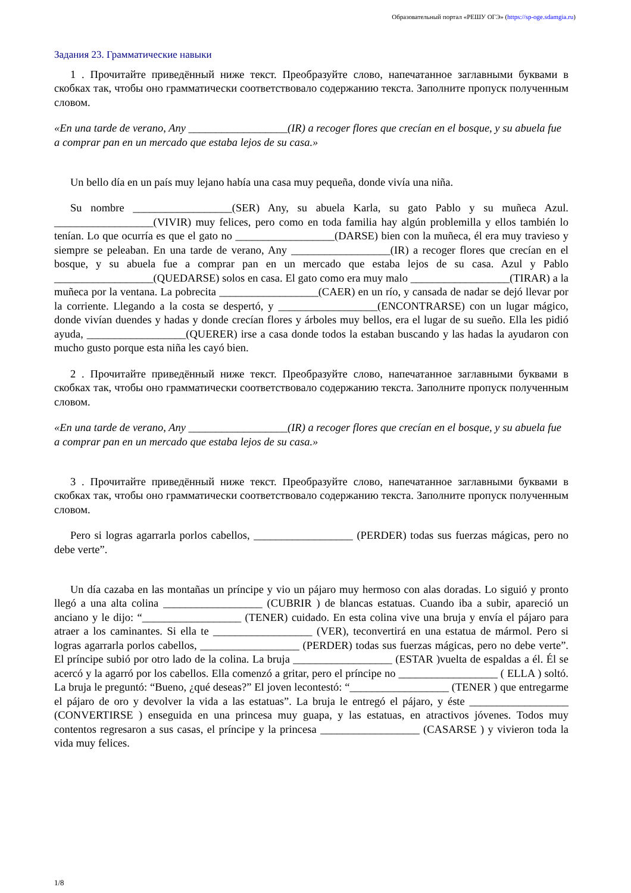Образовательный портал «РЕШУ ОГЭ» (https://sp-oge.sdamgia.ru)
Задания 23. Грамматические навыки
1 . Прочитайте приведённый ниже текст. Преобразуйте слово, напечатанное заглавными буквами в скобках так, чтобы оно грамматически соответствовало содержанию текста. Заполните пропуск полученным словом.
«En una tarde de verano, Any __________________(IR) a recoger flores que crecían en el bosque, y su abuela fue a comprar pan en un mercado que estaba lejos de su casa.»
Un bello día en un país muy lejano había una casa muy pequeña, donde vivía una niña.
Su nombre __________________(SER) Any, su abuela Karla, su gato Pablo y su muñeca Azul. __________________(VIVIR) muy felices, pero como en toda familia hay algún problemilla y ellos también lo tenían. Lo que ocurría es que el gato no __________________(DARSE) bien con la muñeca, él era muy travieso y siempre se peleaban. En una tarde de verano, Any __________________(IR) a recoger flores que crecían en el bosque, y su abuela fue a comprar pan en un mercado que estaba lejos de su casa. Azul y Pablo __________________(QUEDARSE) solos en casa. El gato como era muy malo __________________(TIRAR) a la muñeca por la ventana. La pobrecita __________________(CAER) en un río, y cansada de nadar se dejó llevar por la corriente. Llegando a la costa se despertó, y __________________(ENCONTRARSE) con un lugar mágico, donde vivían duendes y hadas y donde crecían flores y árboles muy bellos, era el lugar de su sueño. Ella les pidió ayuda, __________________(QUERER) irse a casa donde todos la estaban buscando y las hadas la ayudaron con mucho gusto porque esta niña les cayó bien.
2 . Прочитайте приведённый ниже текст. Преобразуйте слово, напечатанное заглавными буквами в скобках так, чтобы оно грамматически соответствовало содержанию текста. Заполните пропуск полученным словом.
«En una tarde de verano, Any __________________(IR) a recoger flores que crecían en el bosque, y su abuela fue a comprar pan en un mercado que estaba lejos de su casa.»
3 . Прочитайте приведённый ниже текст. Преобразуйте слово, напечатанное заглавными буквами в скобках так, чтобы оно грамматически соответствовало содержанию текста. Заполните пропуск полученным словом.
Pero si logras agarrarla porlos cabellos, __________________ (PERDER) todas sus fuerzas mágicas, pero no debe verte”.
Un día cazaba en las montañas un príncipe y vio un pájaro muy hermoso con alas doradas. Lo siguió y pronto llegó a una alta colina __________________ (CUBRIR ) de blancas estatuas. Cuando iba a subir, apareció un anciano y le dijo: “__________________ (TENER) cuidado. En esta colina vive una bruja y envía el pájaro para atraer a los caminantes. Si ella te __________________ (VER), teconvertirá en una estatua de mármol. Pero si logras agarrarla porlos cabellos, __________________ (PERDER) todas sus fuerzas mágicas, pero no debe verte”. El príncipe subió por otro lado de la colina. La bruja __________________ (ESTAR )vuelta de espaldas a él. Él se acercó y la agarró por los cabellos. Ella comenzó a gritar, pero el príncipe no __________________ ( ELLA ) soltó. La bruja le preguntó: “Bueno, ¿qué deseas?” El joven lecontestó: “__________________ (TENER ) que entregarme el pájaro de oro y devolver la vida a las estatuas”. La bruja le entregó el pájaro, y éste __________________ (CONVERTIRSE ) enseguida en una princesa muy guapa, y las estatuas, en atractivos jóvenes. Todos muy contentos regresaron a sus casas, el príncipe y la princesa __________________ (CASARSE ) y vivieron toda la vida muy felices.
1/8